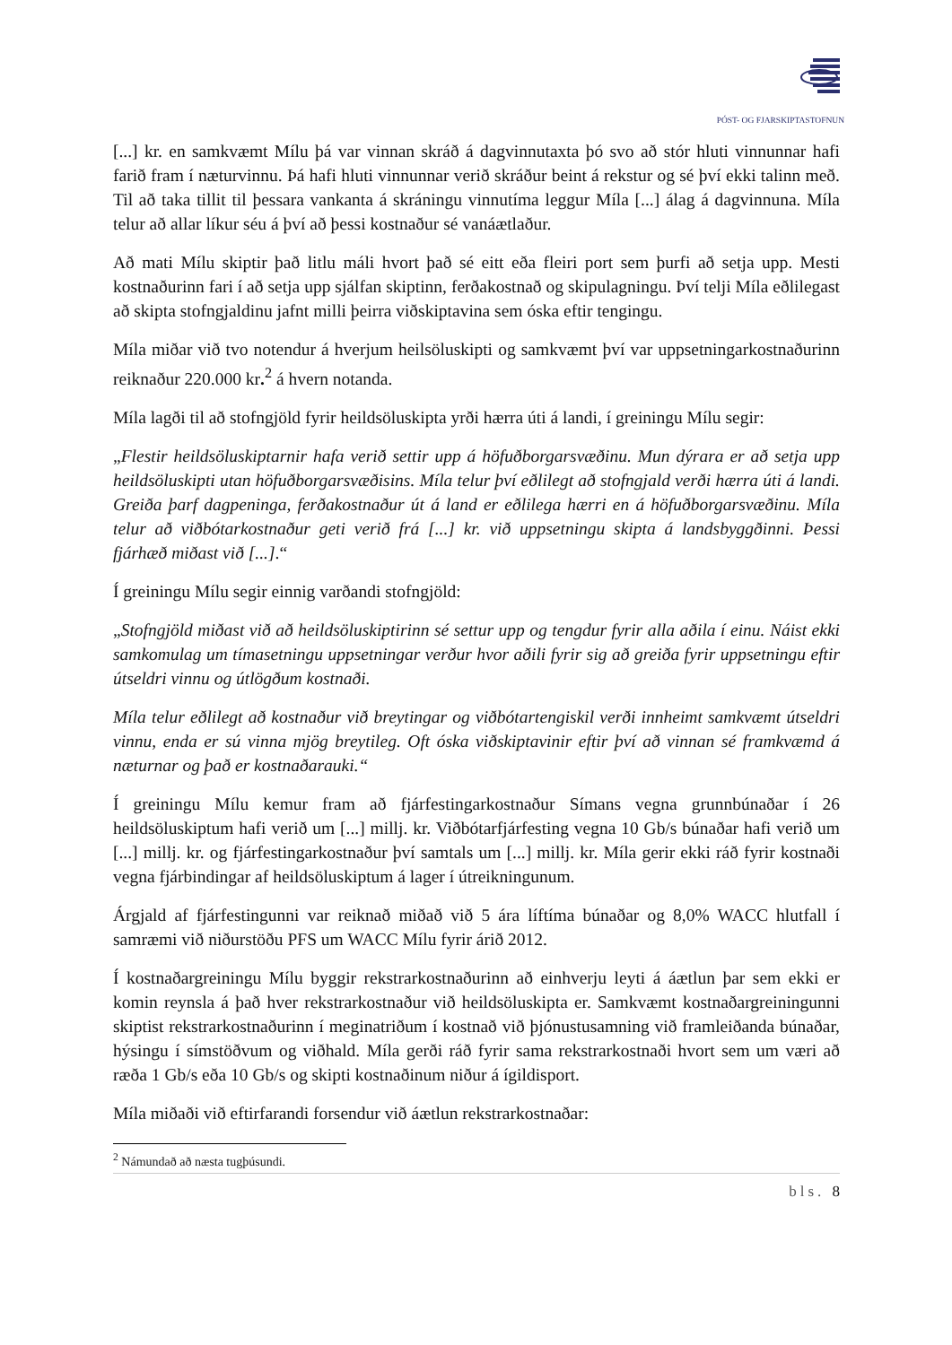PÓST- OG FJARSKIPTASTOFNUN
[...] kr. en samkvæmt Mílu þá var vinnan skráð á dagvinnutaxta þó svo að stór hluti vinnunnar hafi farið fram í næturvinnu. Þá hafi hluti vinnunnar verið skráður beint á rekstur og sé því ekki talinn með. Til að taka tillit til þessara vankanta á skráningu vinnutíma leggur Míla [...] álag á dagvinnuna. Míla telur að allar líkur séu á því að þessi kostnaður sé vanáætlaður.
Að mati Mílu skiptir það litlu máli hvort það sé eitt eða fleiri port sem þurfi að setja upp. Mesti kostnaðurinn fari í að setja upp sjálfan skiptinn, ferðakostnað og skipulagningu. Því telji Míla eðlilegast að skipta stofngjaldinu jafnt milli þeirra viðskiptavina sem óska eftir tengingu.
Míla miðar við tvo notendur á hverjum heilsöluskipti og samkvæmt því var uppsetningarkostnaðurinn reiknaður 220.000 kr.<sup>2</sup> á hvern notanda.
Míla lagði til að stofngjöld fyrir heildsöluskipta yrði hærra úti á landi, í greiningu Mílu segir:
„Flestir heildsöluskiptarnir hafa verið settir upp á höfuðborgarsvæðinu. Mun dýrara er að setja upp heildsöluskipti utan höfuðborgarsvæðisins. Míla telur því eðlilegt að stofngjald verði hærra úti á landi. Greiða þarf dagpeninga, ferðakostnaður út á land er eðlilega hærri en á höfuðborgarsvæðinu. Míla telur að viðbótarkostnaður geti verið frá [...] kr. við uppsetningu skipta á landsbyggðinni. Þessi fjárhæð miðast við [...].“
Í greiningu Mílu segir einnig varðandi stofngjöld:
„Stofngjöld miðast við að heildsöluskiptirinn sé settur upp og tengdur fyrir alla aðila í einu. Náist ekki samkomulag um tímasetningu uppsetningar verður hvor aðili fyrir sig að greiða fyrir uppsetningu eftir útseldri vinnu og útlögðum kostnaði.
Míla telur eðlilegt að kostnaður við breytingar og viðbótartengiskil verði innheimt samkvæmt útseldri vinnu, enda er sú vinna mjög breytileg. Oft óska viðskiptavinir eftir því að vinnan sé framkvæmd á næturnar og það er kostnaðarauki.“
Í greiningu Mílu kemur fram að fjárfestingarkostnaður Símans vegna grunnbúnaðar í 26 heildsöluskiptum hafi verið um [...] millj. kr. Viðbótarfjárfesting vegna 10 Gb/s búnaðar hafi verið um [...] millj. kr. og fjárfestingarkostnaður því samtals um [...] millj. kr. Míla gerir ekki ráð fyrir kostnaði vegna fjárbindingar af heildsöluskiptum á lager í útreikningunum.
Árgjald af fjárfestingunni var reiknað miðað við 5 ára líftíma búnaðar og 8,0% WACC hlutfall í samræmi við niðurstöðu PFS um WACC Mílu fyrir árið 2012.
Í kostnaðargreiningu Mílu byggir rekstrarkostnaðurinn að einhverju leyti á áætlun þar sem ekki er komin reynsla á það hver rekstrarkostnaður við heildsöluskipta er. Samkvæmt kostnaðargreiningunni skiptist rekstrarkostnaðurinn í meginatriðum í kostnað við þjónustusamning við framleiðanda búnaðar, hýsingu í símstöðvum og viðhald. Míla gerði ráð fyrir sama rekstrarkostnaði hvort sem um væri að ræða 1 Gb/s eða 10 Gb/s og skipti kostnaðinum niður á ígildisport.
Míla miðaði við eftirfarandi forsendur við áætlun rekstrarkostnaðar:
<sup>2</sup> Námundað að næsta tugþúsundi.
bls. 8